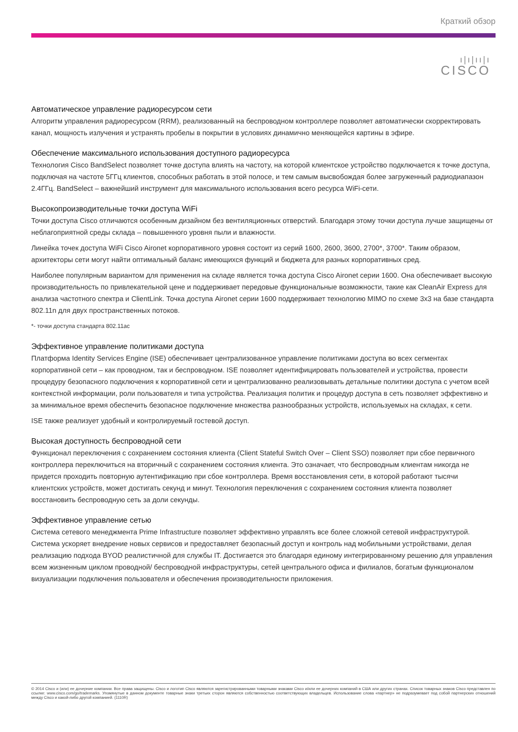Краткий обзор
ı|ı|ıı|ı
CISCO
Автоматическое управление радиоресурсом сети
Алгоритм управления радиоресурсом (RRM), реализованный на беспроводном контроллере позволяет автоматически скорректировать канал, мощность излучения и устранять пробелы в покрытии в условиях динамично меняющейся картины в эфире.
Обеспечение максимального использования доступного радиоресурса
Технология Cisco BandSelect позволяет точке доступа влиять на частоту, на которой клиентское устройство подключается к точке доступа, подключая на частоте 5ГГц клиентов, способных работать в этой полосе, и тем самым высвобождая более загруженный радиодиапазон 2.4ГГц. BandSelect – важнейший инструмент для максимального использования всего ресурса WiFi-сети.
Высокопроизводительные точки доступа WiFi
Точки доступа Cisco отличаются особенным дизайном без вентиляционных отверстий. Благодаря этому точки доступа лучше защищены от неблагоприятной среды склада – повышенного уровня пыли и влажности.
Линейка точек доступа WiFi Cisco Aironet корпоративного уровня состоит из серий 1600, 2600, 3600, 2700*, 3700*. Таким образом, архитекторы сети могут найти оптимальный баланс имеющихся функций и бюджета для разных корпоративных сред.
Наиболее популярным вариантом для применения на складе является точка доступа Cisco Aironet серии 1600. Она обеспечивает высокую производительность по привлекательной цене и поддерживает передовые функциональные возможности, такие как CleanAir Express для анализа частотного спектра и ClientLink. Точка доступа Aironet серии 1600 поддерживает технологию MIMO по схеме 3x3 на базе стандарта 802.11n для двух пространственных потоков.
*- точки доступа стандарта 802.11ac
Эффективное управление политиками доступа
Платформа Identity Services Engine (ISE) обеспечивает централизованное управление политиками доступа во всех сегментах корпоративной сети – как проводном, так и беспроводном. ISE позволяет идентифицировать пользователей и устройства, провести процедуру безопасного подключения к корпоративной сети и централизованно реализовывать детальные политики доступа с учетом всей контекстной информации, роли пользователя и типа устройства. Реализация политик и процедур доступа в сеть позволяет эффективно и за минимальное время обеспечить безопасное подключение множества разнообразных устройств, используемых на складах, к сети.
ISE также реализует удобный и контролируемый гостевой доступ.
Высокая доступность беспроводной сети
Функционал переключения с сохранением состояния клиента (Client Stateful Switch Over – Client SSO) позволяет при сбое первичного контроллера переключиться на вторичный с сохранением состояния клиента. Это означает, что беспроводным клиентам никогда не придется проходить повторную аутентификацию при сбое контроллера. Время восстановления сети, в которой работают тысячи клиентских устройств, может достигать секунд и минут. Технология переключения с сохранением состояния клиента позволяет восстановить беспроводную сеть за доли секунды.
Эффективное управление сетью
Система сетевого менеджмента Prime Infrastructure позволяет эффективно управлять все более сложной сетевой инфраструктурой. Система ускоряет внедрение новых сервисов и предоставляет безопасный доступ и контроль над мобильными устройствами, делая реализацию подхода BYOD реалистичной для службы IT. Достигается это благодаря единому интегрированному решению для управления всем жизненным циклом проводной/ беспроводной инфраструктуры, сетей центрального офиса и филиалов, богатым функционалом визуализации подключения пользователя и обеспечения производительности приложения.
© 2014 Cisco и (или) ее дочерние компании. Все права защищены. Cisco и логотип Cisco являются зарегистрированными товарными знаками Cisco и/или ее дочерних компаний в США или других странах. Список товарных знаков Cisco представлен по ссылке: www.cisco.com/go/trademarks. Упомянутые в данном документе товарные знаки третьих сторон являются собственностью соответствующих владельцев. Использование слова «партнер» не подразумевает под собой партнерских отношений между Cisco и какой-либо другой компанией. (1110R)